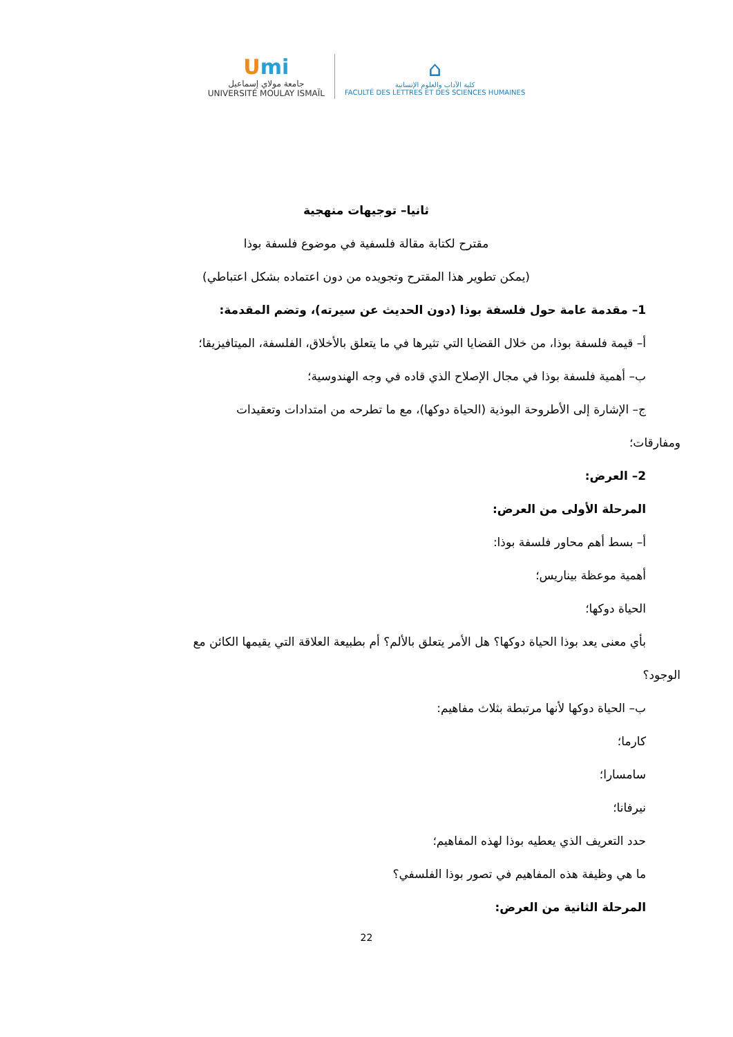Umi
جامعة مولاي إسماعيل
UNIVERSITÉ MOULAY ISMAÏL
⌂
كلية الآداب والعلوم الإنسانية
FACULTÉ DES LETTRES ET DES SCIENCES HUMAINES
ثانيا– توجيهات منهجية
مقترح لكتابة مقالة فلسفية في موضوع فلسفة بوذا
(يمكن تطوير هذا المقترح وتجويده من دون اعتماده بشكل اعتباطي)
1– مقدمة عامة حول فلسفة بوذا (دون الحديث عن سيرته)، وتضم المقدمة:
أ– قيمة فلسفة بوذا، من خلال القضايا التي تثيرها في ما يتعلق بالأخلاق، الفلسفة، الميتافيزيقا؛
ب– أهمية فلسفة بوذا في مجال الإصلاح الذي قاده في وجه الهندوسية؛
ج– الإشارة إلى الأطروحة البوذية (الحياة دوكها)، مع ما تطرحه من امتدادات وتعقيدات
ومفارقات؛
2– العرض:
المرحلة الأولى من العرض:
أ– بسط أهم محاور فلسفة بوذا:
أهمية موعظة بيناريس؛
الحياة دوكها؛
بأي معنى يعد بوذا الحياة دوكها؟ هل الأمر يتعلق بالألم؟ أم بطبيعة العلاقة التي يقيمها الكائن مع
الوجود؟
ب– الحياة دوكها لأنها مرتبطة بثلاث مفاهيم:
كارما؛
سامسارا؛
نيرفانا؛
حدد التعريف الذي يعطيه بوذا لهذه المفاهيم؛
ما هي وظيفة هذه المفاهيم في تصور بوذا الفلسفي؟
المرحلة الثانية من العرض:
22